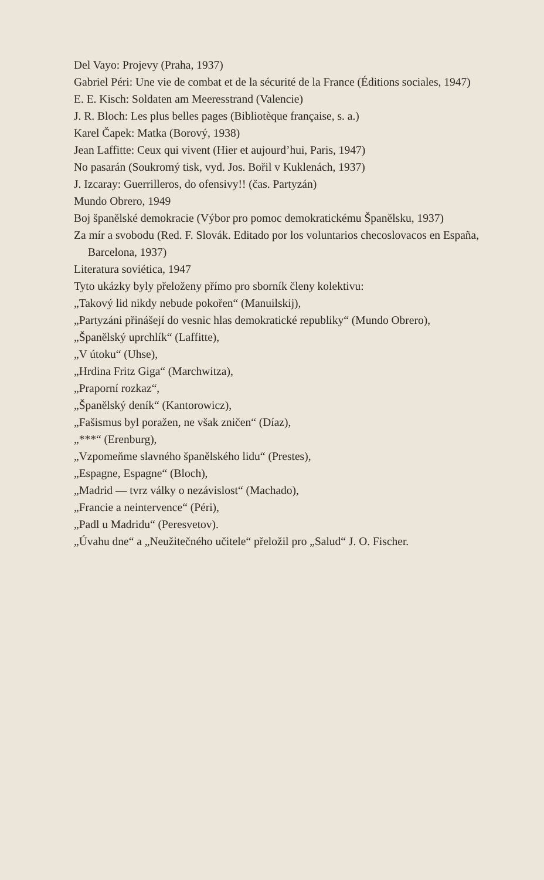Del Vayo: Projevy (Praha, 1937)
Gabriel Péri: Une vie de combat et de la sécurité de la France (Éditions sociales, 1947)
E. E. Kisch: Soldaten am Meeresstrand (Valencie)
J. R. Bloch: Les plus belles pages (Bibliotèque française, s. a.)
Karel Čapek: Matka (Borový, 1938)
Jean Laffitte: Ceux qui vivent (Hier et aujourd’hui, Paris, 1947)
No pasarán (Soukromý tisk, vyd. Jos. Bořil v Kuklenách, 1937)
J. Izcaray: Guerrilleros, do ofensivy!! (čas. Partyzán)
Mundo Obrero, 1949
Boj španělské demokracie (Výbor pro pomoc demokratickému Španělsku, 1937)
Za mír a svobodu (Red. F. Slovák. Editado por los voluntarios checoslovacos en España, Barcelona, 1937)
Literatura soviética, 1947
Tyto ukázky byly přeloženy přímo pro sborník členy kolektivu:
„Takový lid nikdy nebude pokořen“ (Manuilskij),
„Partyzáni přinášejí do vesnic hlas demokratické republiky“ (Mundo Obrero),
„Španělský uprchlík“ (Laffitte),
„V útoku“ (Uhse),
„Hrdina Fritz Giga“ (Marchwitza),
„Praporní rozkaz“,
„Španělský deník“ (Kantorowicz),
„Fašismus byl poražen, ne však zničen“ (Díaz),
„***“ (Erenburg),
„Vzpomeňme slavného španělského lidu“ (Prestes),
„Espagne, Espagne“ (Bloch),
„Madrid — tvrz války o nezávislost“ (Machado),
„Francie a neintervence“ (Péri),
„Padl u Madridu“ (Peresvetov).
„Úvahu dne“ a „Neužitečného učitele“ přeložil pro „Salud“ J. O. Fischer.